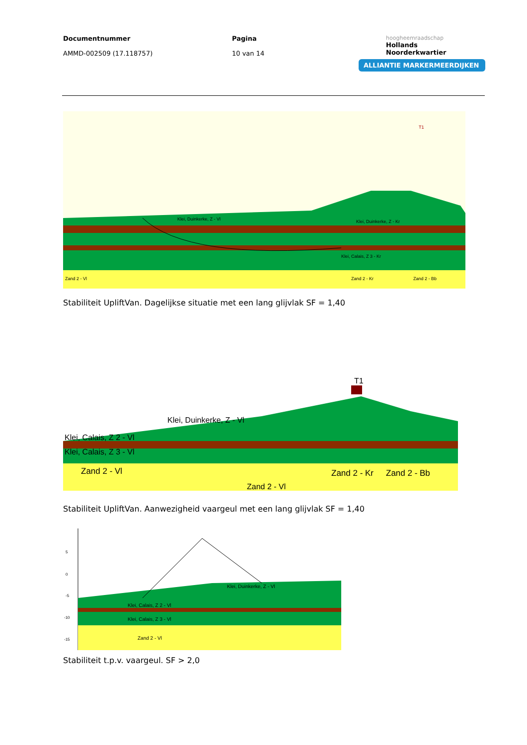Documentnummer
AMMD-002509 (17.118757)
Pagina
10 van 14
hoogheemraadschap
Hollands
Noorderkwartier
ALLIANTIE MARKERMEERDIJKEN
Zand 2 - Vl
Zand 2 - Kr
Zand 2 - Bb
Klei, Duinkerke, Z - Vl
Klei, Duinkerke, Z - Kr
Klei, Calais, Z 3 - Kr
T1
Stabiliteit UpliftVan. Dagelijkse situatie met een lang glijvlak SF = 1,40
T1
Klei, Duinkerke, Z - Vl
Klei, Calais, Z 2 - Vl
Klei, Calais, Z 3 - Vl
Zand 2 - Vl
Zand 2 - Kr
Zand 2 - Bb
Zand 2 - Vl
Stabiliteit UpliftVan. Aanwezigheid vaargeul met een lang glijvlak SF = 1,40
5
0
-5
-10
-15
Klei, Duinkerke, Z - Vl
Klei, Calais, Z 2 - Vl
Klei, Calais, Z 3 - Vl
Zand 2 - Vl
Stabiliteit t.p.v. vaargeul. SF > 2,0